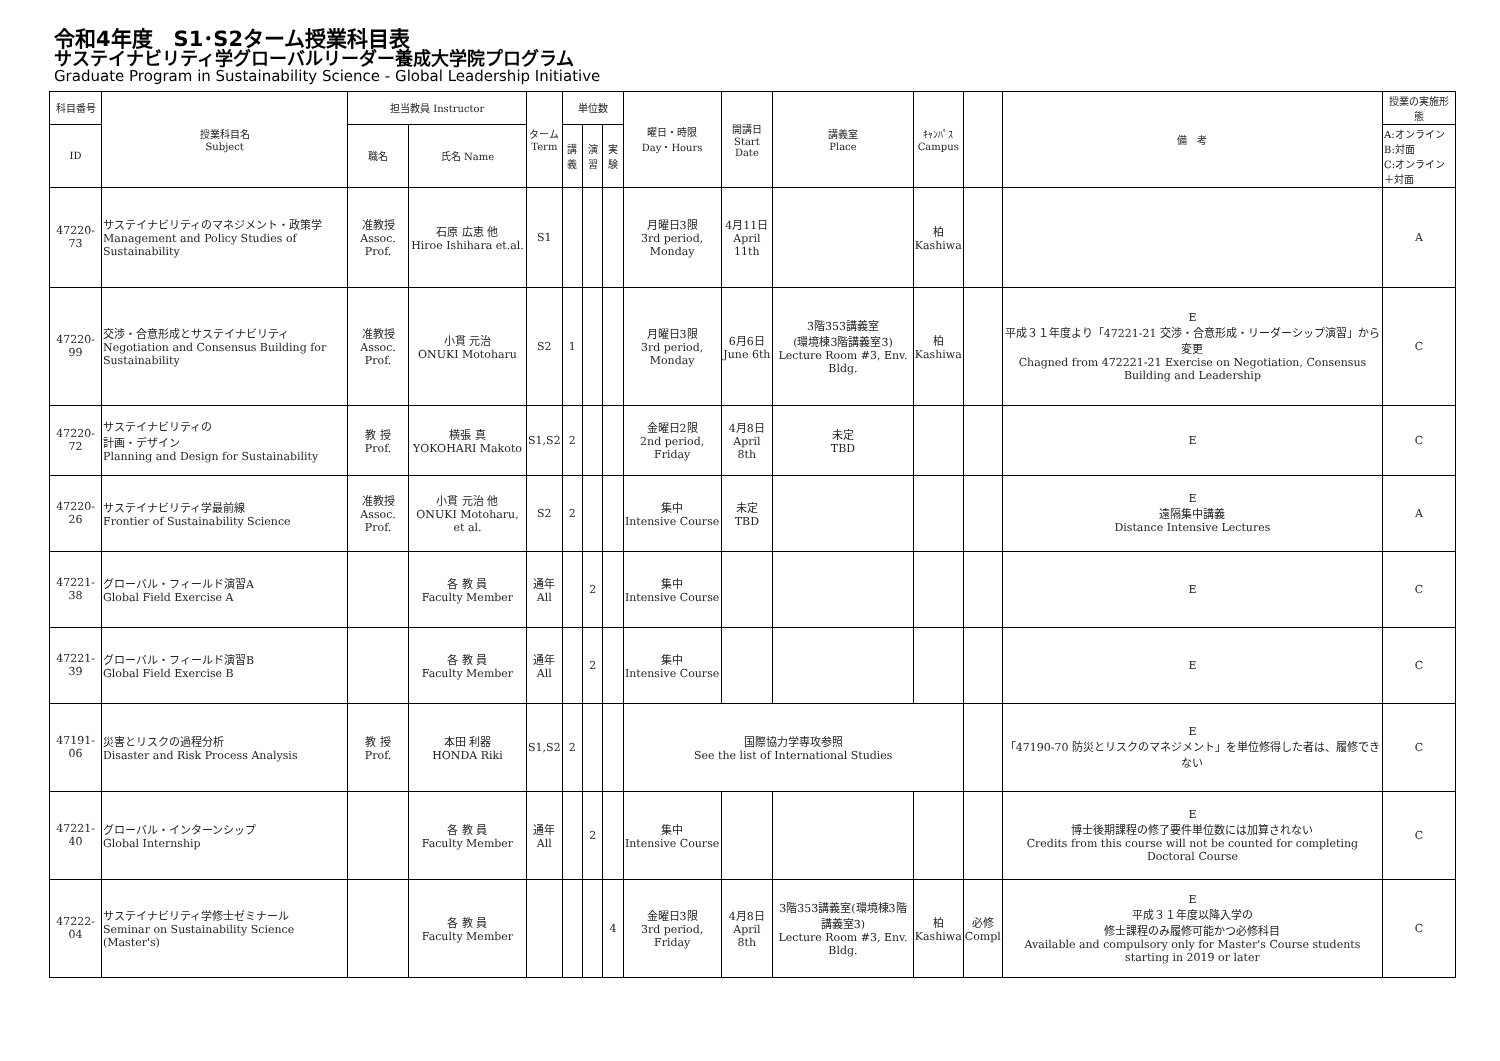令和4年度　S1･S2ターム授業科目表
サステイナビリティ学グローバルリーダー養成大学院プログラム
Graduate Program in Sustainability Science - Global Leadership Initiative
| 科目番号 | 授業科目名 Subject | 担当教員 Instructor | | ターム Term | 単位数 | | | 曜日・時限 Day・Hours | 開講日 Start Date | 講義室 Place | ｷｬﾝﾊﾟｽ Campus | | 備 考 | 授業の実施形態 |
| --- | --- | --- | --- | --- | --- | --- | --- | --- | --- | --- | --- | --- | --- | --- |
| ID | | 職名 | 氏名 Name | | 講義 | 演習 | 実験 | | | | | | | A:オンライン B:対面 C:オンライン＋対面 |
| 47220-73 | サステイナビリティのマネジメント・政策学 Management and Policy Studies of Sustainability | 准教授 Assoc. Prof. | 石原 広恵 他 Hiroe Ishihara et.al. | S1 | | | | 月曜日3限 3rd period, Monday | 4月11日 April 11th | | 柏 Kashiwa | | | A |
| 47220-99 | 交渉・合意形成とサステイナビリティ Negotiation and Consensus Building for Sustainability | 准教授 Assoc. Prof. | 小貫 元治 ONUKI Motoharu | S2 | 1 | | | 月曜日3限 3rd period, Monday | 6月6日 June 6th | 3階353講義室 (環境棟3階講義室3) Lecture Room #3, Env. Bldg. | 柏 Kashiwa | | E 平成３１年度より「47221-21 交渉・合意形成・リーダーシップ演習」から変更 Chagned from 472221-21 Exercise on Negotiation, Consensus Building and Leadership | C |
| 47220-72 | サステイナビリティの 計画・デザイン Planning and Design for Sustainability | 教 授 Prof. | 横張 真 YOKOHARI Makoto | S1,S2 | 2 | | | 金曜日2限 2nd period, Friday | 4月8日 April 8th | 未定 TBD | | | E | C |
| 47220-26 | サステイナビリティ学最前線 Frontier of Sustainability Science | 准教授 Assoc. Prof. | 小貫 元治 他 ONUKI Motoharu, et al. | S2 | 2 | | | 集中 Intensive Course | 未定 TBD | | | | E 遠隔集中講義 Distance Intensive Lectures | A |
| 47221-38 | グローバル・フィールド演習A Global Field Exercise A | | 各 教 員 Faculty Member | 通年 All | | 2 | | 集中 Intensive Course | | | | | E | C |
| 47221-39 | グローバル・フィールド演習B Global Field Exercise B | | 各 教 員 Faculty Member | 通年 All | | 2 | | 集中 Intensive Course | | | | | E | C |
| 47191-06 | 災害とリスクの過程分析 Disaster and Risk Process Analysis | 教 授 Prof. | 本田 利器 HONDA Riki | S1,S2 | 2 | | | 国際協力学専攻参照 See the list of International Studies | | | | | E 「47190-70 防災とリスクのマネジメント」を単位修得した者は、履修できない | C |
| 47221-40 | グローバル・インターンシップ Global Internship | | 各 教 員 Faculty Member | 通年 All | | 2 | | 集中 Intensive Course | | | | | E 博士後期課程の修了要件単位数には加算されない Credits from this course will not be counted for completing Doctoral Course | C |
| 47222-04 | サステイナビリティ学修士ゼミナール Seminar on Sustainability Science (Master's) | | 各 教 員 Faculty Member | | | | 4 | 金曜日3限 3rd period, Friday | 4月8日 April 8th | 3階353講義室(環境棟3階講義室3) Lecture Room #3, Env. Bldg. | 柏 Kashiwa | 必修 Compl | E 平成３１年度以降入学の 修士課程のみ履修可能かつ必修科目 Available and compulsory only for Master's Course students starting in 2019 or later | C |